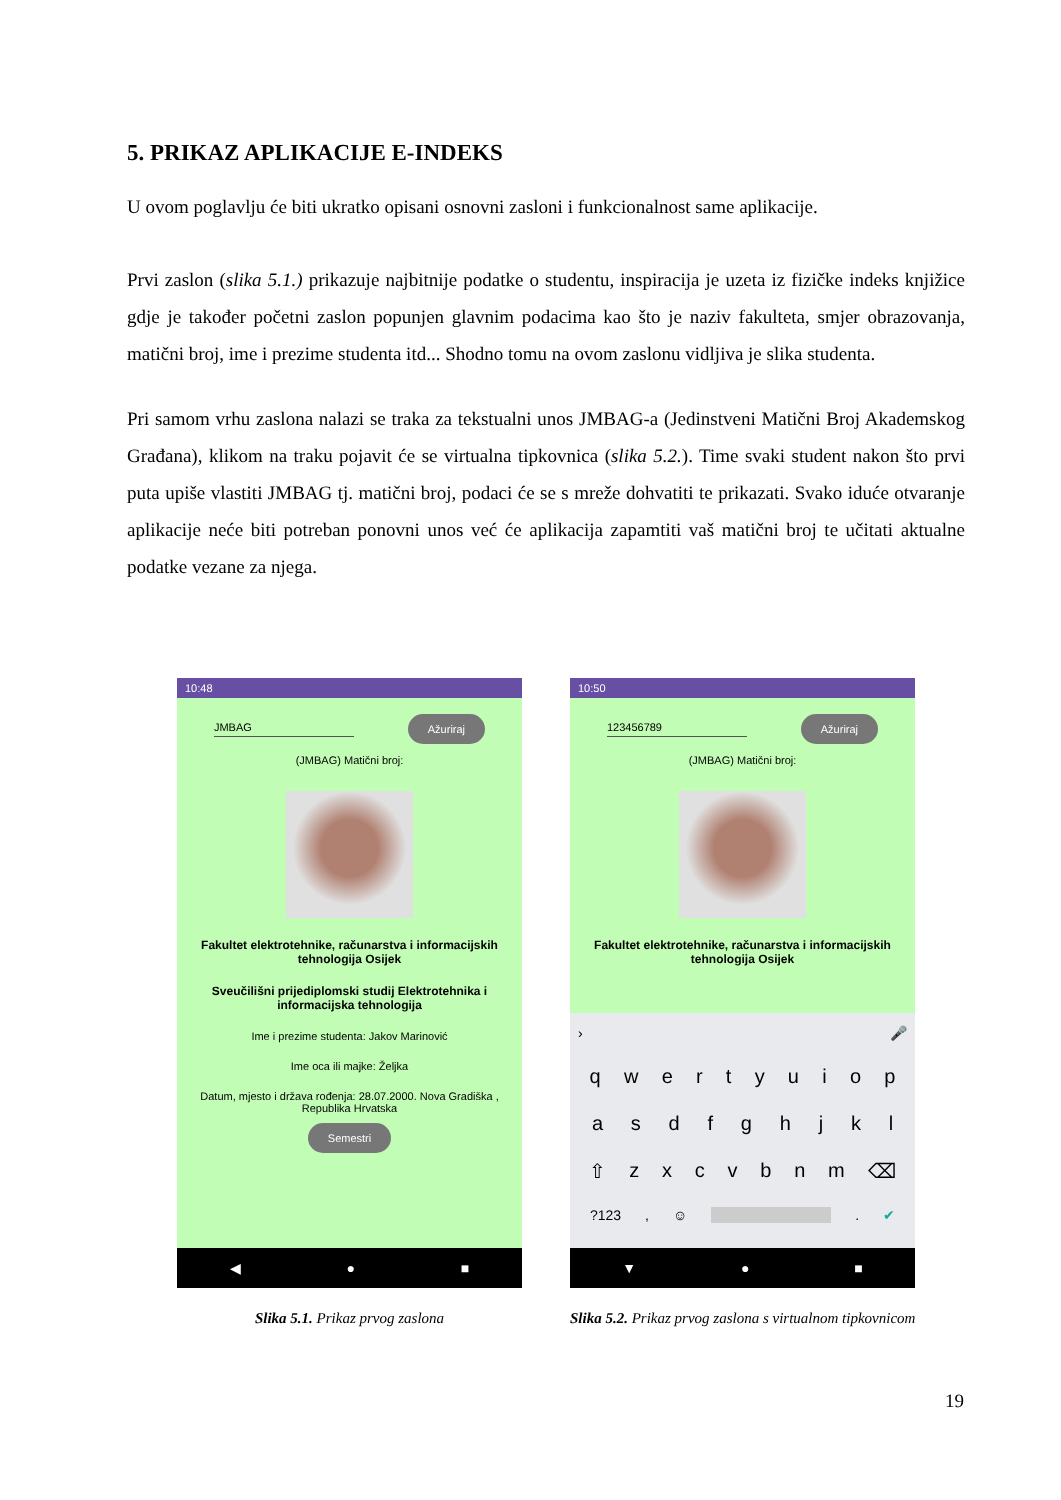5. PRIKAZ APLIKACIJE E-INDEKS
U ovom poglavlju će biti ukratko opisani osnovni zasloni i funkcionalnost same aplikacije.
Prvi zaslon (slika 5.1.) prikazuje najbitnije podatke o studentu, inspiracija je uzeta iz fizičke indeks knjižice gdje je također početni zaslon popunjen glavnim podacima kao što je naziv fakulteta, smjer obrazovanja, matični broj, ime i prezime studenta itd... Shodno tomu na ovom zaslonu vidljiva je slika studenta.
Pri samom vrhu zaslona nalazi se traka za tekstualni unos JMBAG-a (Jedinstveni Matični Broj Akademskog Građana), klikom na traku pojavit će se virtualna tipkovnica (slika 5.2.). Time svaki student nakon što prvi puta upiše vlastiti JMBAG tj. matični broj, podaci će se s mreže dohvatiti te prikazati. Svako iduće otvaranje aplikacije neće biti potreban ponovni unos već će aplikacija zapamtiti vaš matični broj te učitati aktualne podatke vezane za njega.
10:48
JMBAG Ažuriraj
(JMBAG) Matični broj:
Fakultet elektrotehnike, računarstva i informacijskih tehnologija Osijek
Sveučilišni prijediplomski studij Elektrotehnika i informacijska tehnologija
Ime i prezime studenta: Jakov Marinović
Ime oca ili majke: Željka
Datum, mjesto i država rođenja: 28.07.2000. Nova Gradiška , Republika Hrvatska
Semestri
◀ ● ■
Slika 5.1. Prikaz prvog zaslona
10:50
123456789 Ažuriraj
(JMBAG) Matični broj:
Fakultet elektrotehnike, računarstva i informacijskih tehnologija Osijek
› 🎤
qwertyuiop
asdfghjkl
⇧ zxcvbnm ⌫
?123, ☺ . ✔
▼ ● ■
Slika 5.2. Prikaz prvog zaslona s virtualnom tipkovnicom
19